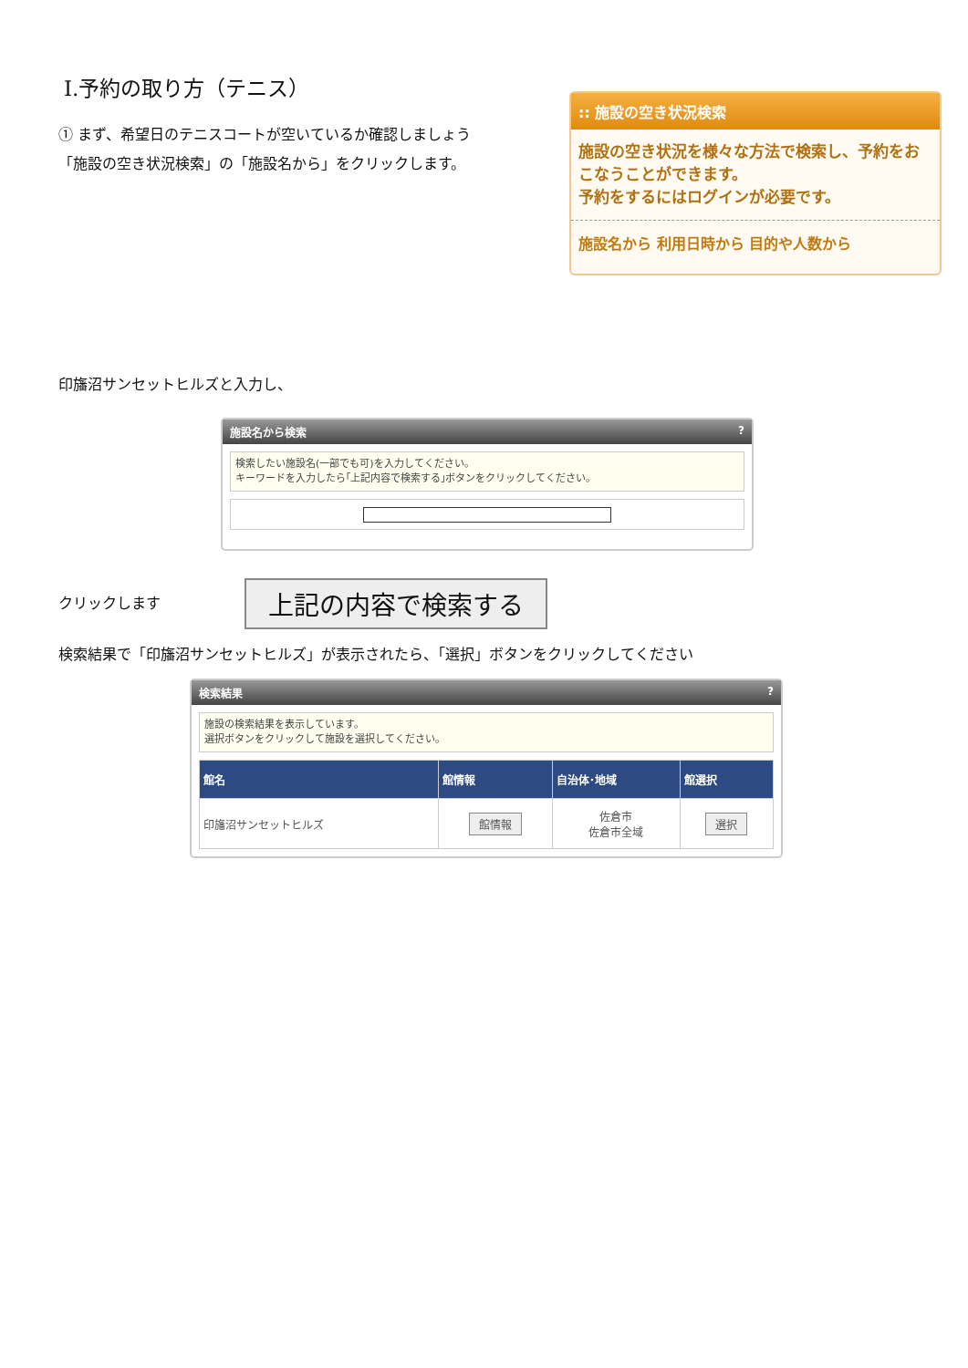Ⅰ.予約の取り方（テニス）
① まず、希望日のテニスコートが空いているか確認しましょう
「施設の空き状況検索」の「施設名から」をクリックします。
:: 施設の空き状況検索
施設の空き状況を様々な方法で検索し、予約をおこなうことができます。
予約をするにはログインが必要です。
施設名から 利用日時から 目的や人数から
印旛沼サンセットヒルズと入力し、
施設名から検索?
検索したい施設名(一部でも可)を入力してください。
キーワードを入力したら｢上記内容で検索する｣ボタンをクリックしてください。
クリックします
上記の内容で検索する
検索結果で「印旛沼サンセットヒルズ」が表示されたら、「選択」ボタンをクリックしてください
検索結果?
施設の検索結果を表示しています。
選択ボタンをクリックして施設を選択してください。
| 館名 | 館情報 | 自治体･地域 | 館選択 |
| --- | --- | --- | --- |
| 印旛沼サンセットヒルズ | 館情報 | 佐倉市 佐倉市全域 | 選択 |